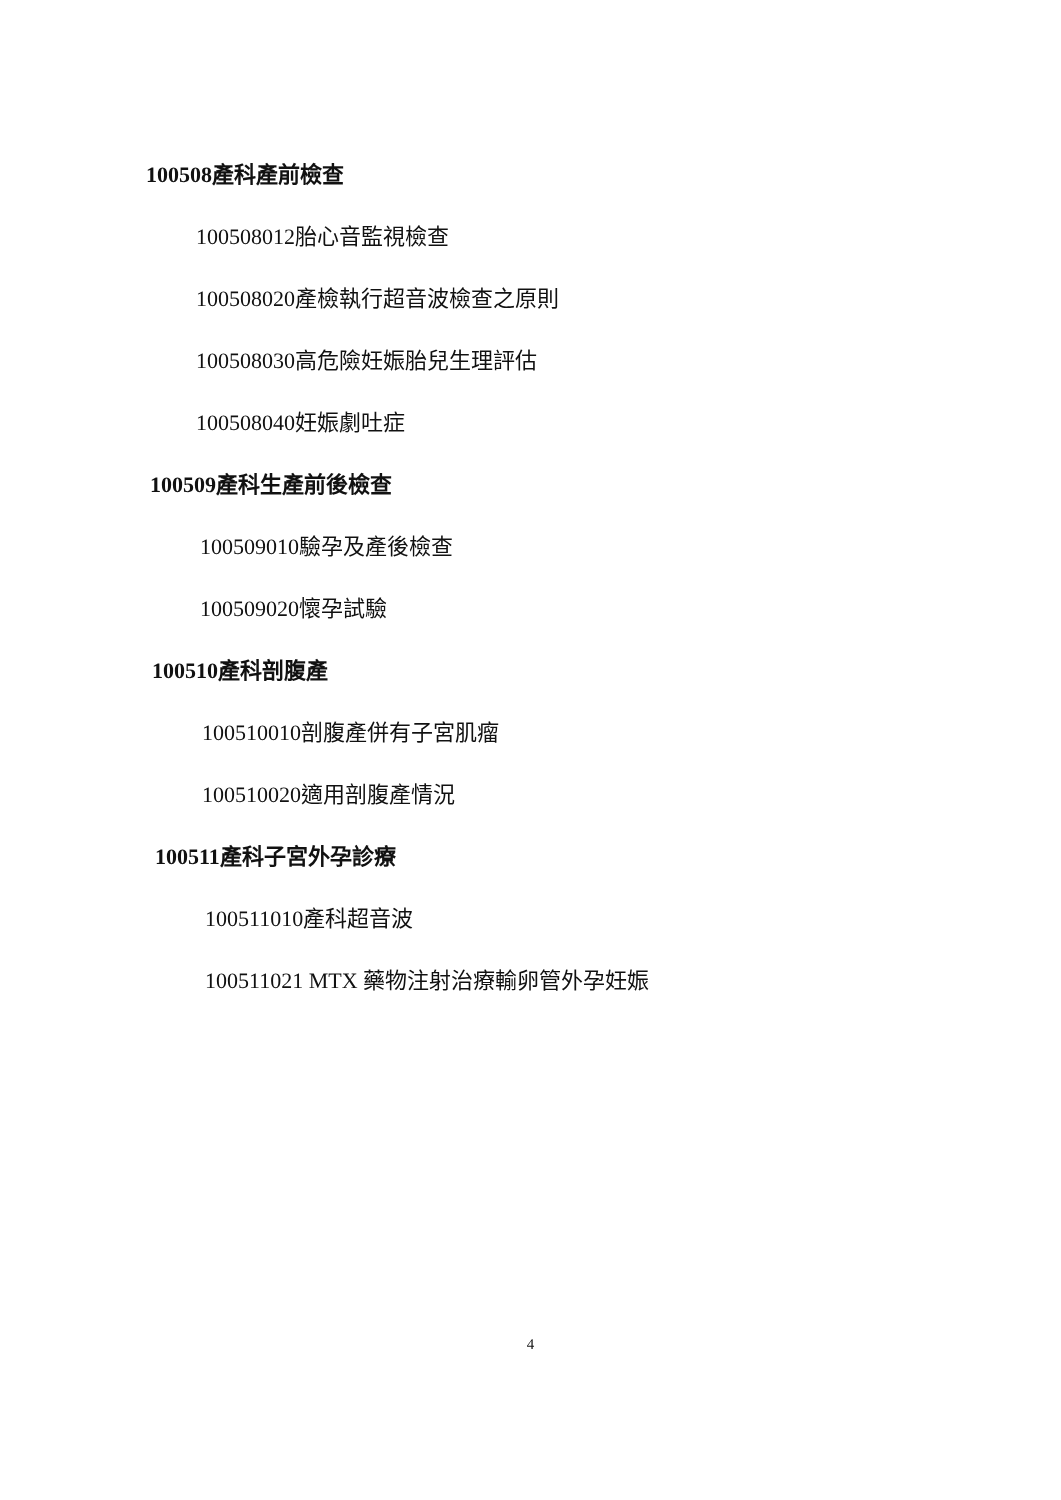100508產科產前檢查
100508012胎心音監視檢查
100508020產檢執行超音波檢查之原則
100508030高危險妊娠胎兒生理評估
100508040妊娠劇吐症
100509產科生產前後檢查
100509010驗孕及產後檢查
100509020懷孕試驗
100510產科剖腹產
100510010剖腹產併有子宮肌瘤
100510020適用剖腹產情況
100511產科子宮外孕診療
100511010產科超音波
100511021 MTX 藥物注射治療輸卵管外孕妊娠
4